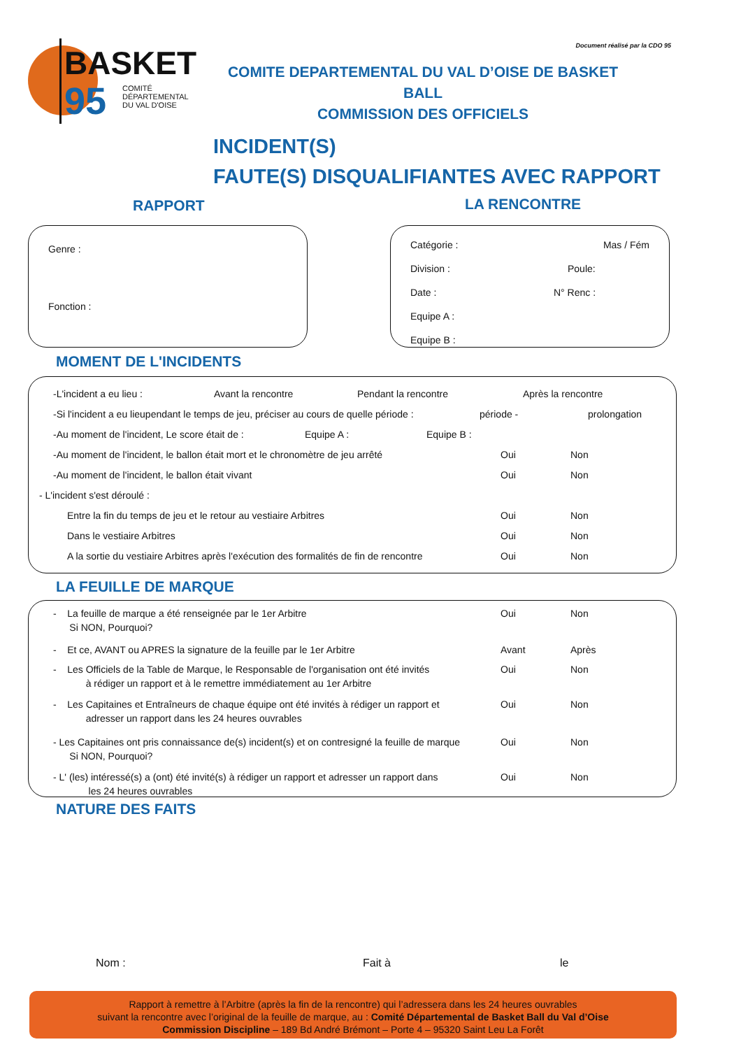BASKET
95
COMITÉ
DÉPARTEMENTAL
DU VAL D'OISE
Document réalisé par la CDO 95
COMITE DEPARTEMENTAL DU VAL D’OISE DE BASKET BALL
COMMISSION DES OFFICIELS
INCIDENT(S)
FAUTE(S) DISQUALIFIANTES AVEC RAPPORT
RAPPORT LA RENCONTRE
Genre :
Fonction :
Catégorie : Mas / Fém
Division : Poule:
Date : N° Renc :
Equipe A :
Equipe B :
MOMENT DE L'INCIDENTS
-L'incident a eu lieu : Avant la rencontre Pendant la rencontre Après la rencontre
-Si l'incident a eu lieupendant le temps de jeu, préciser au cours de quelle période : période - prolongation
-Au moment de l'incident, Le score était de : Equipe A : Equipe B :
-Au moment de l'incident, le ballon était mort et le chronomètre de jeu arrêté Oui Non
-Au moment de l'incident, le ballon était vivant Oui Non
- L'incident s'est déroulé :
Entre la fin du temps de jeu et le retour au vestiaire Arbitres Oui Non
Dans le vestiaire Arbitres Oui Non
A la sortie du vestiaire Arbitres après l'exécution des formalités de fin de rencontre Oui Non
LA FEUILLE DE MARQUE
- La feuille de marque a été renseignée par le 1er Arbitre
Si NON, Pourquoi? Oui Non
- Et ce, AVANT ou APRES la signature de la feuille par le 1er Arbitre Avant Après
- Les Officiels de la Table de Marque, le Responsable de l'organisation ont été invités
à rédiger un rapport et à le remettre immédiatement au 1er Arbitre Oui Non
- Les Capitaines et Entraîneurs de chaque équipe ont été invités à rédiger un rapport et
adresser un rapport dans les 24 heures ouvrables Oui Non
- Les Capitaines ont pris connaissance de(s) incident(s) et on contresigné la feuille de marque
Si NON, Pourquoi? Oui Non
- L' (les) intéressé(s) a (ont) été invité(s) à rédiger un rapport et adresser un rapport dans
les 24 heures ouvrables Oui Non
NATURE DES FAITS
Nom : Fait à le
Rapport à remettre à l’Arbitre (après la fin de la rencontre) qui l’adressera dans les 24 heures ouvrables
suivant la rencontre avec l’original de la feuille de marque, au : Comité Départemental de Basket Ball du Val d’Oise
Commission Discipline – 189 Bd André Brémont – Porte 4 – 95320 Saint Leu La Forêt